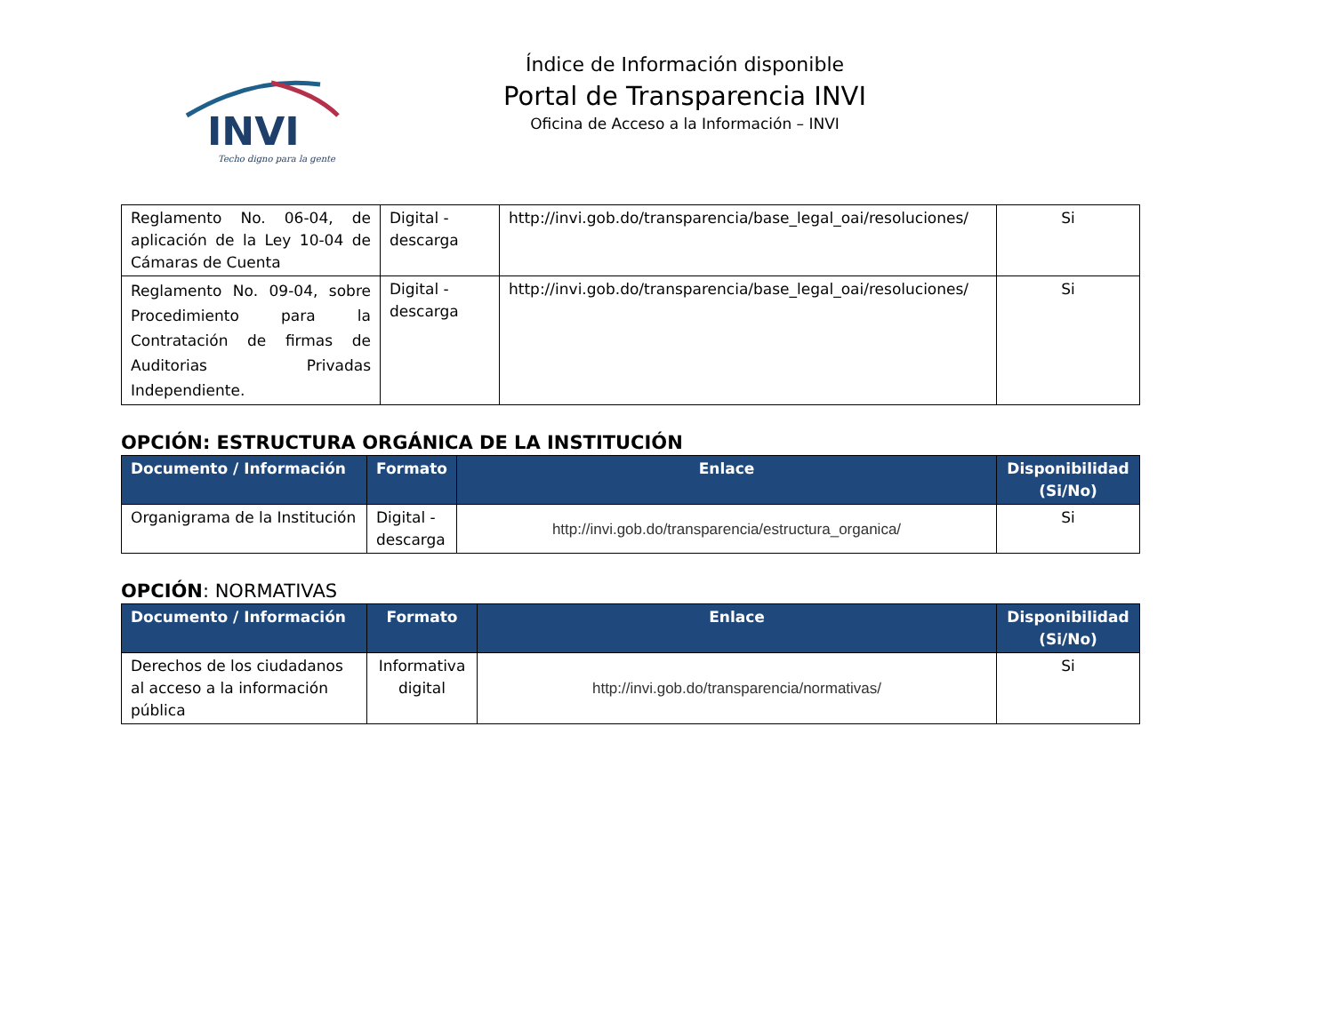INVI
Techo digno para la gente
Índice de Información disponible
Portal de Transparencia INVI
Oficina de Acceso a la Información – INVI
| Reglamento No. 06-04, de aplicación de la Ley 10-04 de Cámaras de Cuenta | Digital - descarga | http://invi.gob.do/transparencia/base_legal_oai/resoluciones/ | Si |
| Reglamento No. 09-04, sobre Procedimiento para la Contratación de firmas de Auditorias Privadas Independiente. | Digital - descarga | http://invi.gob.do/transparencia/base_legal_oai/resoluciones/ | Si |
OPCIÓN: ESTRUCTURA ORGÁNICA DE LA INSTITUCIÓN
| Documento / Información | Formato | Enlace | Disponibilidad (Si/No) |
| --- | --- | --- | --- |
| Organigrama de la Institución | Digital - descarga | http://invi.gob.do/transparencia/estructura_organica/ | Si |
OPCIÓN: NORMATIVAS
| Documento / Información | Formato | Enlace | Disponibilidad (Si/No) |
| --- | --- | --- | --- |
| Derechos de los ciudadanos al acceso a la información pública | Informativa digital | http://invi.gob.do/transparencia/normativas/ | Si |